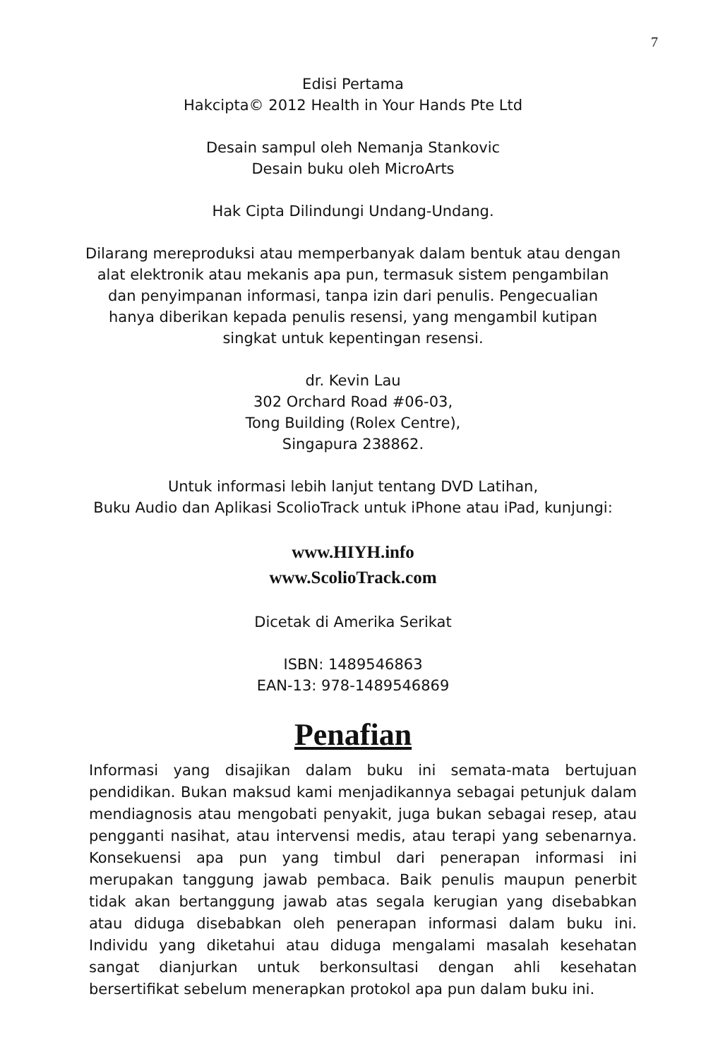7
Edisi Pertama
Hakcipta© 2012 Health in Your Hands Pte Ltd
Desain sampul oleh Nemanja Stankovic
Desain buku oleh MicroArts
Hak Cipta Dilindungi Undang-Undang.
Dilarang mereproduksi atau memperbanyak dalam bentuk atau dengan alat elektronik atau mekanis apa pun, termasuk sistem pengambilan dan penyimpanan informasi, tanpa izin dari penulis. Pengecualian hanya diberikan kepada penulis resensi, yang mengambil kutipan singkat untuk kepentingan resensi.
dr. Kevin Lau
302 Orchard Road #06-03,
Tong Building (Rolex Centre),
Singapura 238862.
Untuk informasi lebih lanjut tentang DVD Latihan,
Buku Audio dan Aplikasi ScolioTrack untuk iPhone atau iPad, kunjungi:
www.HIYH.info
www.ScolioTrack.com
Dicetak di Amerika Serikat
ISBN: 1489546863
EAN-13: 978-1489546869
Penafian
Informasi yang disajikan dalam buku ini semata-mata bertujuan pendidikan. Bukan maksud kami menjadikannya sebagai petunjuk dalam mendiagnosis atau mengobati penyakit, juga bukan sebagai resep, atau pengganti nasihat, atau intervensi medis, atau terapi yang sebenarnya. Konsekuensi apa pun yang timbul dari penerapan informasi ini merupakan tanggung jawab pembaca. Baik penulis maupun penerbit tidak akan bertanggung jawab atas segala kerugian yang disebabkan atau diduga disebabkan oleh penerapan informasi dalam buku ini. Individu yang diketahui atau diduga mengalami masalah kesehatan sangat dianjurkan untuk berkonsultasi dengan ahli kesehatan bersertifikat sebelum menerapkan protokol apa pun dalam buku ini.